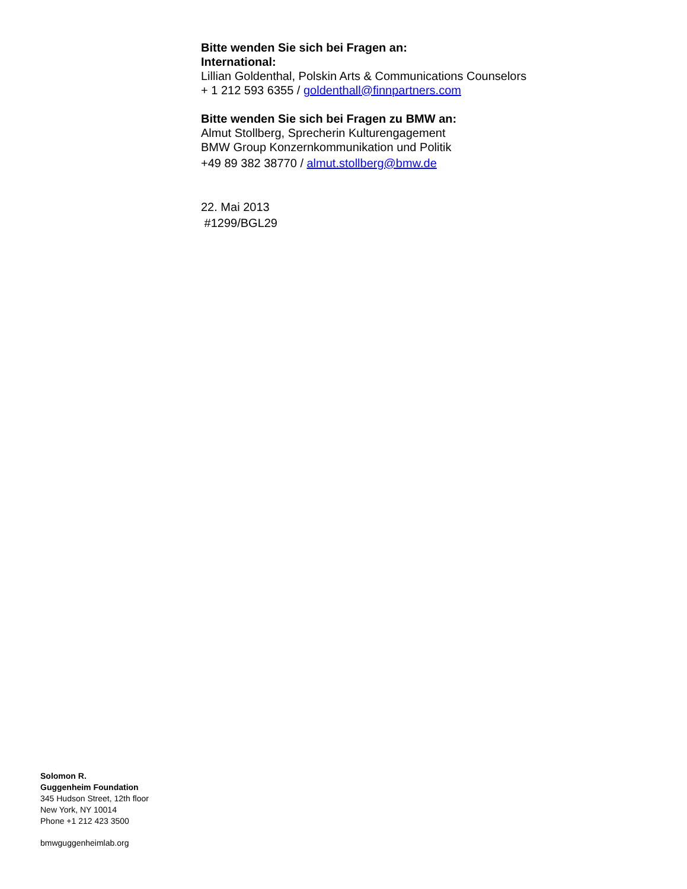Bitte wenden Sie sich bei Fragen an:
International:
Lillian Goldenthal, Polskin Arts & Communications Counselors
+ 1 212 593 6355 / goldenthall@finnpartners.com
Bitte wenden Sie sich bei Fragen zu BMW an:
Almut Stollberg, Sprecherin Kulturengagement
BMW Group Konzernkommunikation und Politik
+49 89 382 38770 / almut.stollberg@bmw.de
22. Mai 2013
#1299/BGL29
Solomon R.
Guggenheim Foundation
345 Hudson Street, 12th floor
New York, NY 10014
Phone +1 212 423 3500
bmwguggenheimlab.org